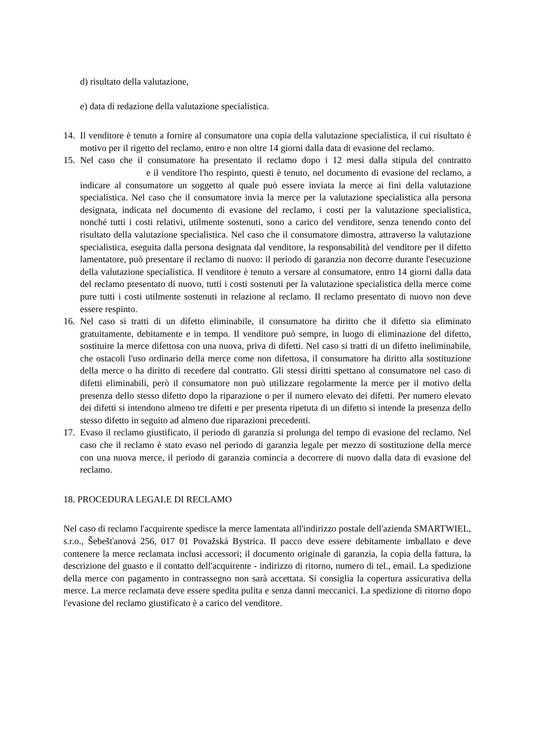d) risultato della valutazione,
e) data di redazione della valutazione specialistica.
14.
Il venditore è tenuto a fornire al consumatore una copia della valutazione specialistica, il cui risultato è motivo per il rigetto del reclamo, entro e non oltre 14 giorni dalla data di evasione del reclamo.
15.
Nel caso che il consumatore ha presentato il reclamo dopo i 12 mesi dalla stipula del contratto e il venditore l'ho respinto, questi è tenuto, nel documento di evasione del reclamo, a indicare al consumatore un soggetto al quale può essere inviata la merce ai fini della valutazione specialistica. Nel caso che il consumatore invia la merce per la valutazione specialistica alla persona designata, indicata nel documento di evasione del reclamo, i costi per la valutazione specialistica, nonché tutti i costi relativi, utilmente sostenuti, sono a carico del venditore, senza tenendo conto del risultato della valutazione specialistica. Nel caso che il consumatore dimostra, attraverso la valutazione specialistica, eseguita dalla persona designata dal venditore, la responsabilità del venditore per il difetto lamentatore, può presentare il reclamo di nuovo: il periodo di garanzia non decorre durante l'esecuzione della valutazione specialistica. Il venditore è tenuto a versare al consumatore, entro 14 giorni dalla data del reclamo presentato di nuovo, tutti i costi sostenuti per la valutazione specialistica della merce come pure tutti i costi utilmente sostenuti in relazione al reclamo. Il reclamo presentato di nuovo non deve essere respinto.
16.
Nel caso si tratti di un difetto eliminabile, il consumatore ha diritto che il difetto sia eliminato gratuitamente, debitamente e in tempo. Il venditore può sempre, in luogo di eliminazione del difetto, sostituire la merce difettosa con una nuova, priva di difetti. Nel caso si tratti di un difetto ineliminabile, che ostacoli l'uso ordinario della merce come non difettosa, il consumatore ha diritto alla sostituzione della merce o ha diritto di recedere dal contratto. Gli stessi diritti spettano al consumatore nel caso di difetti eliminabili, però il consumatore non può utilizzare regolarmente la merce per il motivo della presenza dello stesso difetto dopo la riparazione o per il numero elevato dei difetti. Per numero elevato dei difetti si intendono almeno tre difetti e per presenta ripetuta di un difetto si intende la presenza dello stesso difetto in seguito ad almeno due riparazioni precedenti.
17.
Evaso il reclamo giustificato, il periodo di garanzia si prolunga del tempo di evasione del reclamo. Nel caso che il reclamo è stato evaso nel periodo di garanzia legale per mezzo di sostituzione della merce con una nuova merce, il periodo di garanzia comincia a decorrere di nuovo dalla data di evasione del reclamo.
18. PROCEDURA LEGALE DI RECLAMO
Nel caso di reclamo l'acquirente spedisce la merce lamentata all'indirizzo postale dell'azienda SMARTWIEL, s.r.o., Šebešťanová 256, 017 01 Považská Bystrica. Il pacco deve essere debitamente imballato e deve contenere la merce reclamata inclusi accessori; il documento originale di garanzia, la copia della fattura, la descrizione del guasto e il contatto dell'acquirente - indirizzo di ritorno, numero di tel., email. La spedizione della merce con pagamento in contrassegno non sarà accettata. Si consiglia la copertura assicurativa della merce. La merce reclamata deve essere spedita pulita e senza danni meccanici. La spedizione di ritorno dopo l'evasione del reclamo giustificato è a carico del venditore.